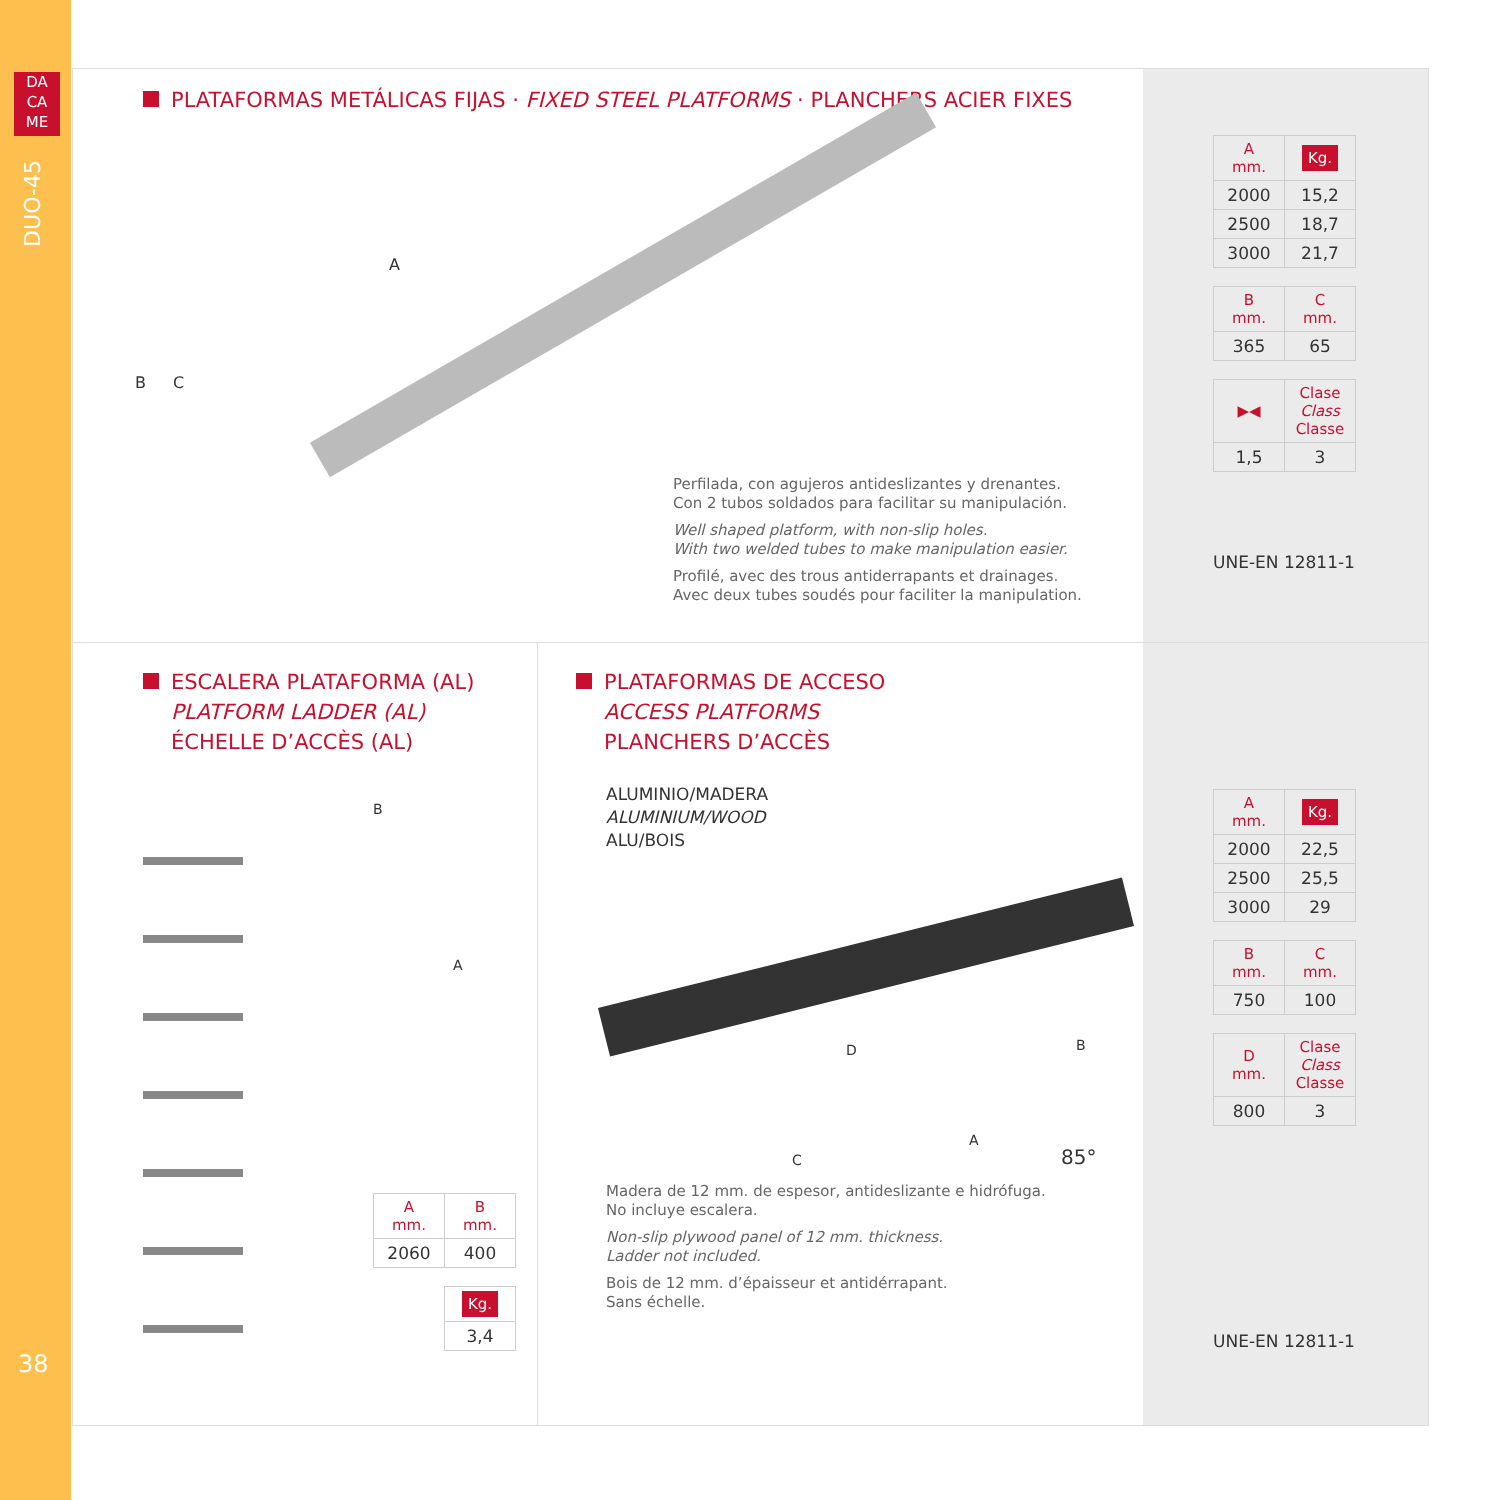DA
CA
ME
DUO-45
38
PLATAFORMAS METÁLICAS FIJAS · FIXED STEEL PLATFORMS · PLANCHERS ACIER FIXES
A
B C
Perfilada, con agujeros antideslizantes y drenantes.
Con 2 tubos soldados para facilitar su manipulación.
Well shaped platform, with non-slip holes.
With two welded tubes to make manipulation easier.
Profilé, avec des trous antiderrapants et drainages.
Avec deux tubes soudés pour faciliter la manipulation.
| A mm. | Kg. |
| --- | --- |
| 2000 | 15,2 |
| 2500 | 18,7 |
| 3000 | 21,7 |
| B mm. | C mm. |
| --- | --- |
| 365 | 65 |
| ▶◀ | Clase Class Classe |
| --- | --- |
| 1,5 | 3 |
UNE-EN 12811-1
ESCALERA PLATAFORMA (AL)
PLATFORM LADDER (AL)
ÉCHELLE D’ACCÈS (AL)
B
A
| A mm. | B mm. |
| --- | --- |
| 2060 | 400 |
| Kg. |
| --- |
| 3,4 |
PLATAFORMAS DE ACCESO
ACCESS PLATFORMS
PLANCHERS D’ACCÈS
ALUMINIO/MADERA
ALUMINIUM/WOOD
ALU/BOIS
D B
A
C 85°
Madera de 12 mm. de espesor, antideslizante e hidrófuga.
No incluye escalera.
Non-slip plywood panel of 12 mm. thickness.
Ladder not included.
Bois de 12 mm. d’épaisseur et antidérrapant.
Sans échelle.
| A mm. | Kg. |
| --- | --- |
| 2000 | 22,5 |
| 2500 | 25,5 |
| 3000 | 29 |
| B mm. | C mm. |
| --- | --- |
| 750 | 100 |
| D mm. | Clase Class Classe |
| --- | --- |
| 800 | 3 |
UNE-EN 12811-1